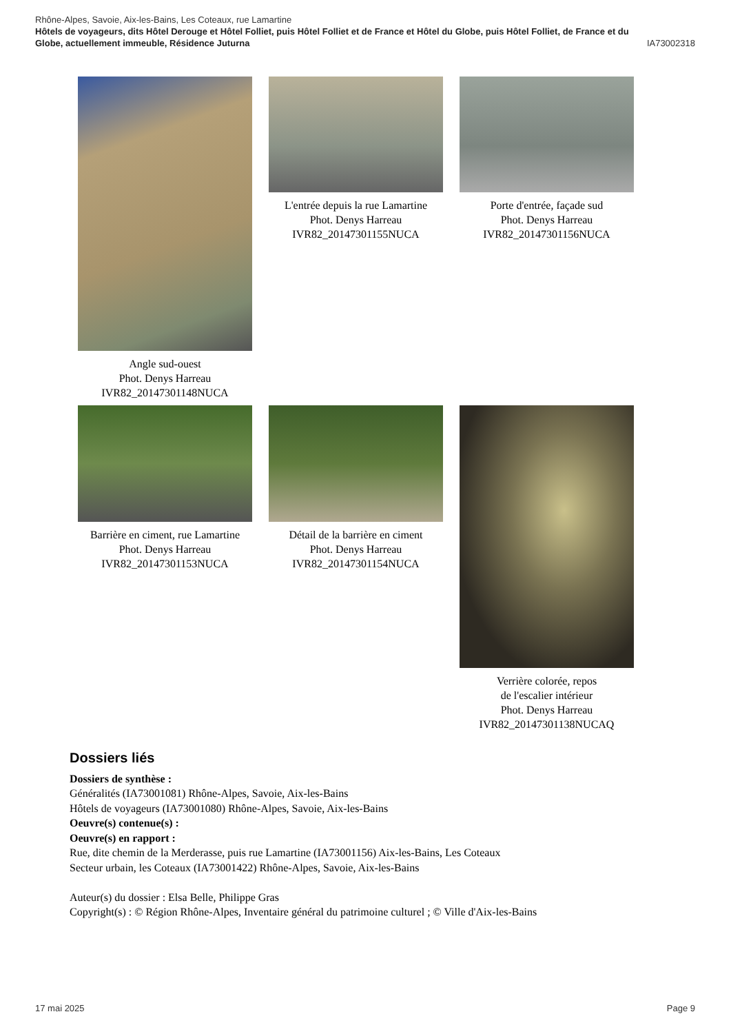Rhône-Alpes, Savoie, Aix-les-Bains, Les Coteaux, rue Lamartine
Hôtels de voyageurs, dits Hôtel Derouge et Hôtel Folliet, puis Hôtel Folliet et de France et Hôtel du Globe, puis Hôtel Folliet, de France et du
Globe, actuellement immeuble, Résidence Juturna IA73002318
Angle sud-ouest
Phot. Denys Harreau
IVR82_20147301148NUCA
L'entrée depuis la rue Lamartine
Phot. Denys Harreau
IVR82_20147301155NUCA
Porte d'entrée, façade sud
Phot. Denys Harreau
IVR82_20147301156NUCA
Barrière en ciment, rue Lamartine
Phot. Denys Harreau
IVR82_20147301153NUCA
Détail de la barrière en ciment
Phot. Denys Harreau
IVR82_20147301154NUCA
Verrière colorée, repos
de l'escalier intérieur
Phot. Denys Harreau
IVR82_20147301138NUCAQ
Dossiers liés
Dossiers de synthèse :
Généralités (IA73001081) Rhône-Alpes, Savoie, Aix-les-Bains
Hôtels de voyageurs (IA73001080) Rhône-Alpes, Savoie, Aix-les-Bains
Oeuvre(s) contenue(s) :
Oeuvre(s) en rapport :
Rue, dite chemin de la Merderasse, puis rue Lamartine (IA73001156) Aix-les-Bains, Les Coteaux
Secteur urbain, les Coteaux (IA73001422) Rhône-Alpes, Savoie, Aix-les-Bains
Auteur(s) du dossier : Elsa Belle, Philippe Gras
Copyright(s) : © Région Rhône-Alpes, Inventaire général du patrimoine culturel ; © Ville d'Aix-les-Bains
17 mai 2025 Page 9